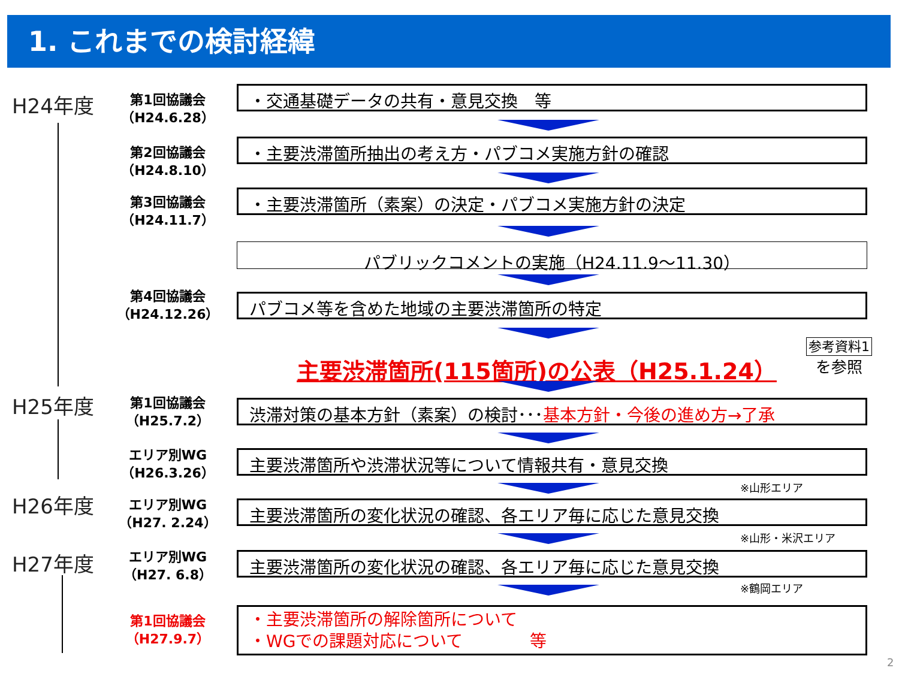1. これまでの検討経緯
H24年度
第1回協議会
（H24.6.28）
・交通基礎データの共有・意見交換　等
第2回協議会
（H24.8.10）
・主要渋滞箇所抽出の考え方・パブコメ実施方針の確認
第3回協議会
（H24.11.7）
・主要渋滞箇所（素案）の決定・パブコメ実施方針の決定
パブリックコメントの実施（H24.11.9～11.30）
第4回協議会
（H24.12.26）
パブコメ等を含めた地域の主要渋滞箇所の特定
主要渋滞箇所(115箇所)の公表（H25.1.24）
参考資料1
を参照
H25年度
第1回協議会
（H25.7.2）
渋滞対策の基本方針（素案）の検討･･･基本方針・今後の進め方→了承
エリア別WG
（H26.3.26）
主要渋滞箇所や渋滞状況等について情報共有・意見交換
※山形エリア
H26年度
エリア別WG
（H27. 2.24）
主要渋滞箇所の変化状況の確認、各エリア毎に応じた意見交換
※山形・米沢エリア
H27年度
エリア別WG
（H27. 6.8）
主要渋滞箇所の変化状況の確認、各エリア毎に応じた意見交換
※鶴岡エリア
第1回協議会
（H27.9.7）
・主要渋滞箇所の解除箇所について
・WGでの課題対応について　　　　等
2